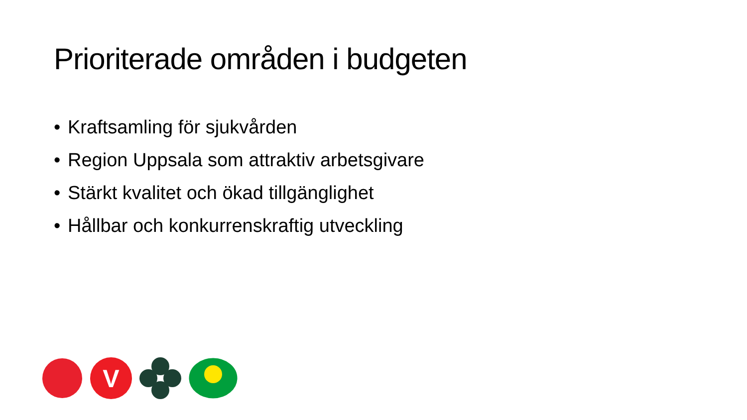Prioriterade områden i budgeten
• Kraftsamling för sjukvården
• Region Uppsala som attraktiv arbetsgivare
• Stärkt kvalitet och ökad tillgänglighet
• Hållbar och konkurrenskraftig utveckling
V